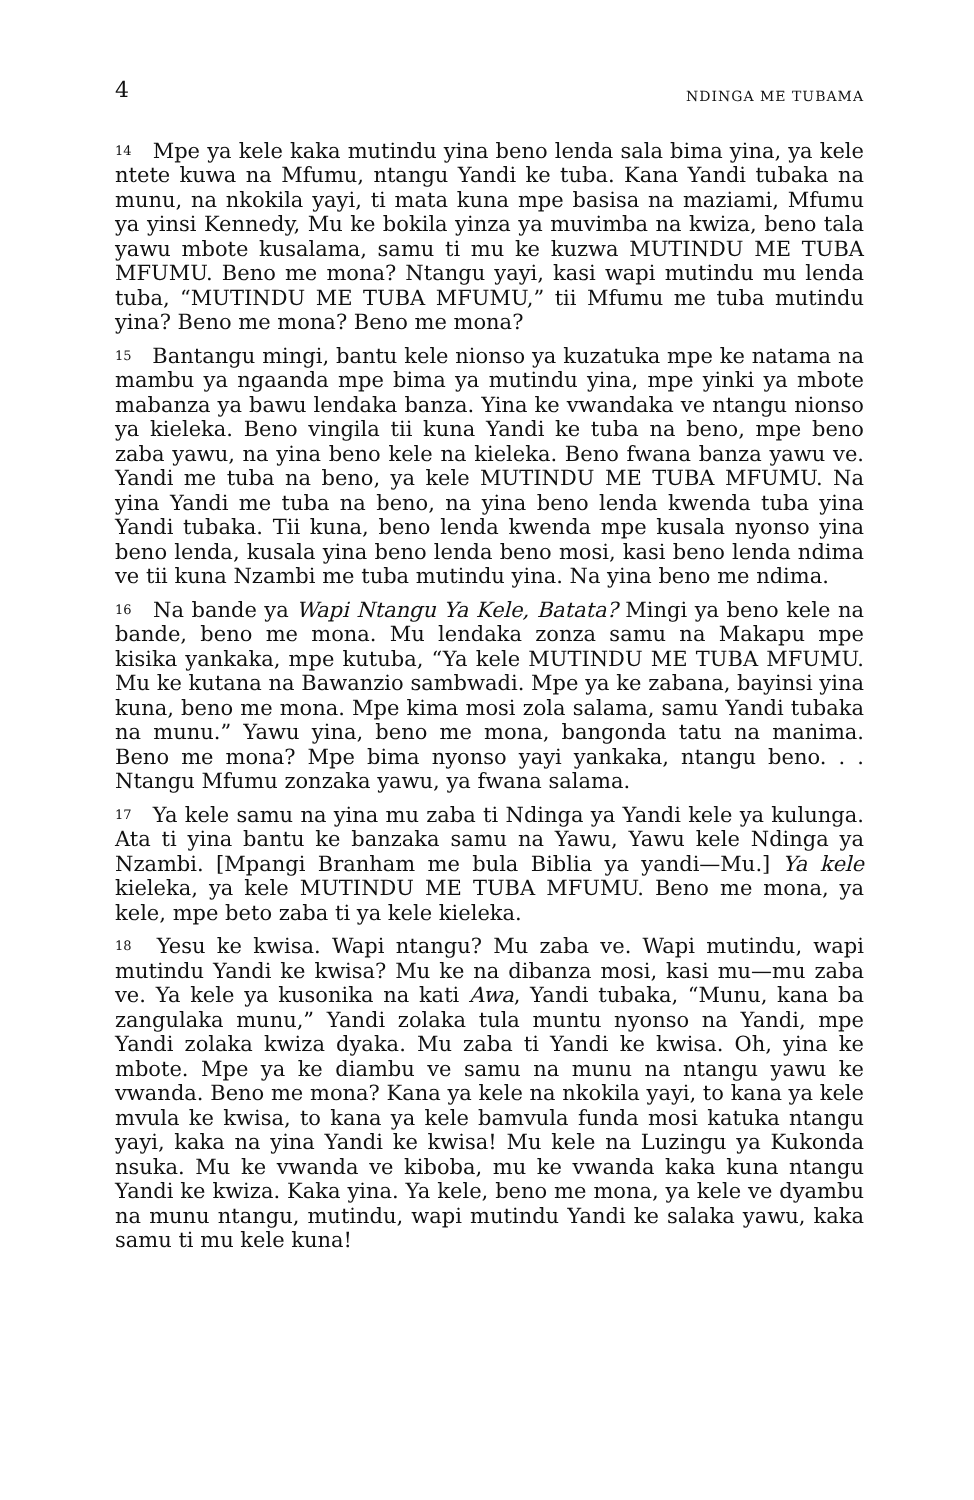4 NDINGA ME TUBAMA
<sup>14</sup> Mpe ya kele kaka mutindu yina beno lenda sala bima yina, ya kele ntete kuwa na Mfumu, ntangu Yandi ke tuba. Kana Yandi tubaka na munu, na nkokila yayi, ti mata kuna mpe basisa na maziami, Mfumu ya yinsi Kennedy, Mu ke bokila yinza ya muvimba na kwiza, beno tala yawu mbote kusalama, samu ti mu ke kuzwa MUTINDU ME TUBA MFUMU. Beno me mona? Ntangu yayi, kasi wapi mutindu mu lenda tuba, “MUTINDU ME TUBA MFUMU,” tii Mfumu me tuba mutindu yina? Beno me mona? Beno me mona?
<sup>15</sup> Bantangu mingi, bantu kele nionso ya kuzatuka mpe ke natama na mambu ya ngaanda mpe bima ya mutindu yina, mpe yinki ya mbote mabanza ya bawu lendaka banza. Yina ke vwandaka ve ntangu nionso ya kieleka. Beno vingila tii kuna Yandi ke tuba na beno, mpe beno zaba yawu, na yina beno kele na kieleka. Beno fwana banza yawu ve. Yandi me tuba na beno, ya kele MUTINDU ME TUBA MFUMU. Na yina Yandi me tuba na beno, na yina beno lenda kwenda tuba yina Yandi tubaka. Tii kuna, beno lenda kwenda mpe kusala nyonso yina beno lenda, kusala yina beno lenda beno mosi, kasi beno lenda ndima ve tii kuna Nzambi me tuba mutindu yina. Na yina beno me ndima.
<sup>16</sup> Na bande ya Wapi Ntangu Ya Kele, Batata? Mingi ya beno kele na bande, beno me mona. Mu lendaka zonza samu na Makapu mpe kisika yankaka, mpe kutuba, “Ya kele MUTINDU ME TUBA MFUMU. Mu ke kutana na Bawanzio sambwadi. Mpe ya ke zabana, bayinsi yina kuna, beno me mona. Mpe kima mosi zola salama, samu Yandi tubaka na munu.” Yawu yina, beno me mona, bangonda tatu na manima. Beno me mona? Mpe bima nyonso yayi yankaka, ntangu beno. . . Ntangu Mfumu zonzaka yawu, ya fwana salama.
<sup>17</sup> Ya kele samu na yina mu zaba ti Ndinga ya Yandi kele ya kulunga. Ata ti yina bantu ke banzaka samu na Yawu, Yawu kele Ndinga ya Nzambi. [Mpangi Branham me bula Biblia ya yandi—Mu.] Ya kele kieleka, ya kele MUTINDU ME TUBA MFUMU. Beno me mona, ya kele, mpe beto zaba ti ya kele kieleka.
<sup>18</sup> Yesu ke kwisa. Wapi ntangu? Mu zaba ve. Wapi mutindu, wapi mutindu Yandi ke kwisa? Mu ke na dibanza mosi, kasi mu—mu zaba ve. Ya kele ya kusonika na kati Awa, Yandi tubaka, “Munu, kana ba zangulaka munu,” Yandi zolaka tula muntu nyonso na Yandi, mpe Yandi zolaka kwiza dyaka. Mu zaba ti Yandi ke kwisa. Oh, yina ke mbote. Mpe ya ke diambu ve samu na munu na ntangu yawu ke vwanda. Beno me mona? Kana ya kele na nkokila yayi, to kana ya kele mvula ke kwisa, to kana ya kele bamvula funda mosi katuka ntangu yayi, kaka na yina Yandi ke kwisa! Mu kele na Luzingu ya Kukonda nsuka. Mu ke vwanda ve kiboba, mu ke vwanda kaka kuna ntangu Yandi ke kwiza. Kaka yina. Ya kele, beno me mona, ya kele ve dyambu na munu ntangu, mutindu, wapi mutindu Yandi ke salaka yawu, kaka samu ti mu kele kuna!